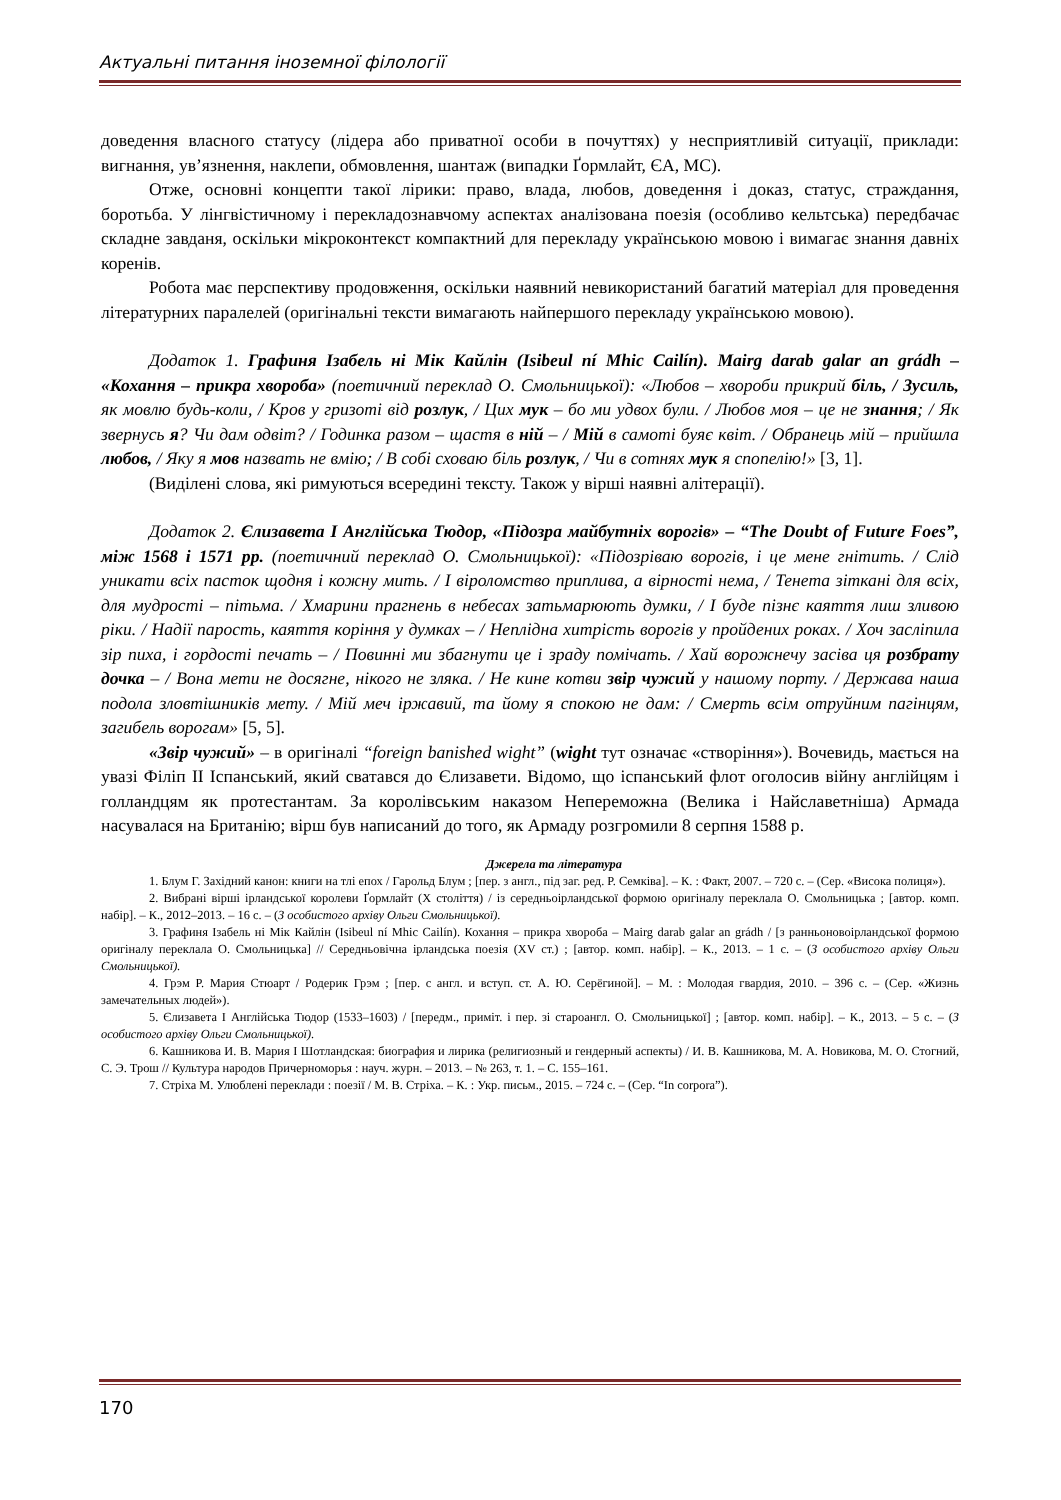Актуальні питання іноземної філології
доведення власного статусу (лідера або приватної особи в почуттях) у несприятливій ситуації, приклади: вигнання, ув’язнення, наклепи, обмовлення, шантаж (випадки Ґормлайт, ЄА, МС).
Отже, основні концепти такої лірики: право, влада, любов, доведення і доказ, статус, страждання, боротьба. У лінгвістичному і перекладознавчому аспектах аналізована поезія (особливо кельтська) передбачає складне завданя, оскільки мікроконтекст компактний для перекладу українською мовою і вимагає знання давніх коренів.
Робота має перспективу продовження, оскільки наявний невикористаний багатий матеріал для проведення літературних паралелей (оригінальні тексти вимагають найпершого перекладу українською мовою).
Додаток 1. Графиня Ізабель ні Мік Кайлін (Isibeul ní Mhic Cailín). Mairg darab galar an grádh – «Кохання – прикра хвороба» (поетичний переклад О. Смольницької): «Любов – хвороби прикрий біль, / Зусиль, як мовлю будь-коли, / Кров у гризоті від розлук, / Цих мук – бо ми удвох були. / Любов моя – це не знання; / Як звернусь я? Чи дам одвіт? / Годинка разом – щастя в ній – / Мій в самоті буяє квіт. / Обранець мій – прийшла любов, / Яку я мов назвать не вмію; / В собі сховаю біль розлук, / Чи в сотнях мук я спопелію!» [3, 1].
(Виділені слова, які римуються всередині тексту. Також у вірші наявні алітерації).
Додаток 2. Єлизавета I Англійська Тюдор, «Підозра майбутніх ворогів» – “The Doubt of Future Foes”, між 1568 і 1571 рр. (поетичний переклад О. Смольницької): «Підозріваю ворогів, і це мене гнітить. / Слід уникати всіх пасток щодня і кожну мить. / І віроломство приплива, а вірності нема, / Тенета зіткані для всіх, для мудрості – пітьма. / Хмарини прагнень в небесах затьмарюють думки, / І буде пізнє каяття лиш зливою ріки. / Надії парость, каяття коріння у думках – / Неплідна хитрість ворогів у пройдених роках. / Хоч заслiпила зір пиха, і гордості печать – / Повинні ми збагнути це і зраду помічать. / Хай ворожнечу засіва ця розбрату дочка – / Вона мети не досягне, нікого не зляка. / Не кине котви звір чужий у нашому порту. / Держава наша подола зловтішників мету. / Мій меч іржавий, та йому я спокою не дам: / Смерть всім отруйним пагінцям, загибель ворогам» [5, 5].
«Звір чужий» – в оригіналі “foreign banished wight” (wight тут означає «створіння»). Вочевидь, мається на увазі Філіп ІІ Іспанський, який сватався до Єлизавети. Відомо, що іспанський флот оголосив війну англійцям і голландцям як протестантам. За королівським наказом Непереможна (Велика і Найславетніша) Армада насувалася на Британію; вірш був написаний до того, як Армаду розгромили 8 серпня 1588 р.
Джерела та література
1. Блум Г. Західний канон: книги на тлі епох / Гарольд Блум ; [пер. з англ., під заг. ред. Р. Семківа]. – К. : Факт, 2007. – 720 с. – (Сер. «Висока полиця»).
2. Вибрані вірші ірландської королеви Ґормлайт (Х століття) / із середньоірландської формою оригіналу переклала О. Смольницька ; [автор. комп. набір]. – К., 2012–2013. – 16 с. – (З особистого архіву Ольги Смольницької).
3. Графиня Ізабель ні Мік Кайлін (Isibeul ní Mhic Cailín). Кохання – прикра хвороба – Mairg darab galar an grádh / [з ранньоновоірландської формою оригіналу переклала О. Смольницька] // Середньовічна ірландська поезія (XV ст.) ; [автор. комп. набір]. – К., 2013. – 1 с. – (З особистого архіву Ольги Смольницької).
4. Грэм Р. Мария Стюарт / Родерик Грэм ; [пер. с англ. и вступ. ст. А. Ю. Серёгиной]. – М. : Молодая гвардия, 2010. – 396 с. – (Сер. «Жизнь замечательных людей»).
5. Єлизавета І Англійська Тюдор (1533–1603) / [передм., приміт. і пер. зі староангл. О. Смольницької] ; [автор. комп. набір]. – К., 2013. – 5 с. – (З особистого архіву Ольги Смольницької).
6. Кашникова И. В. Мария I Шотландская: биография и лирика (религиозный и гендерный аспекты) / И. В. Кашникова, М. А. Новикова, М. О. Стогний, С. Э. Трош // Культура народов Причерноморья : науч. журн. – 2013. – № 263, т. 1. – С. 155–161.
7. Стріха М. Улюблені переклади : поезії / М. В. Стріха. – К. : Укр. письм., 2015. – 724 с. – (Сер. “In corpora”).
170